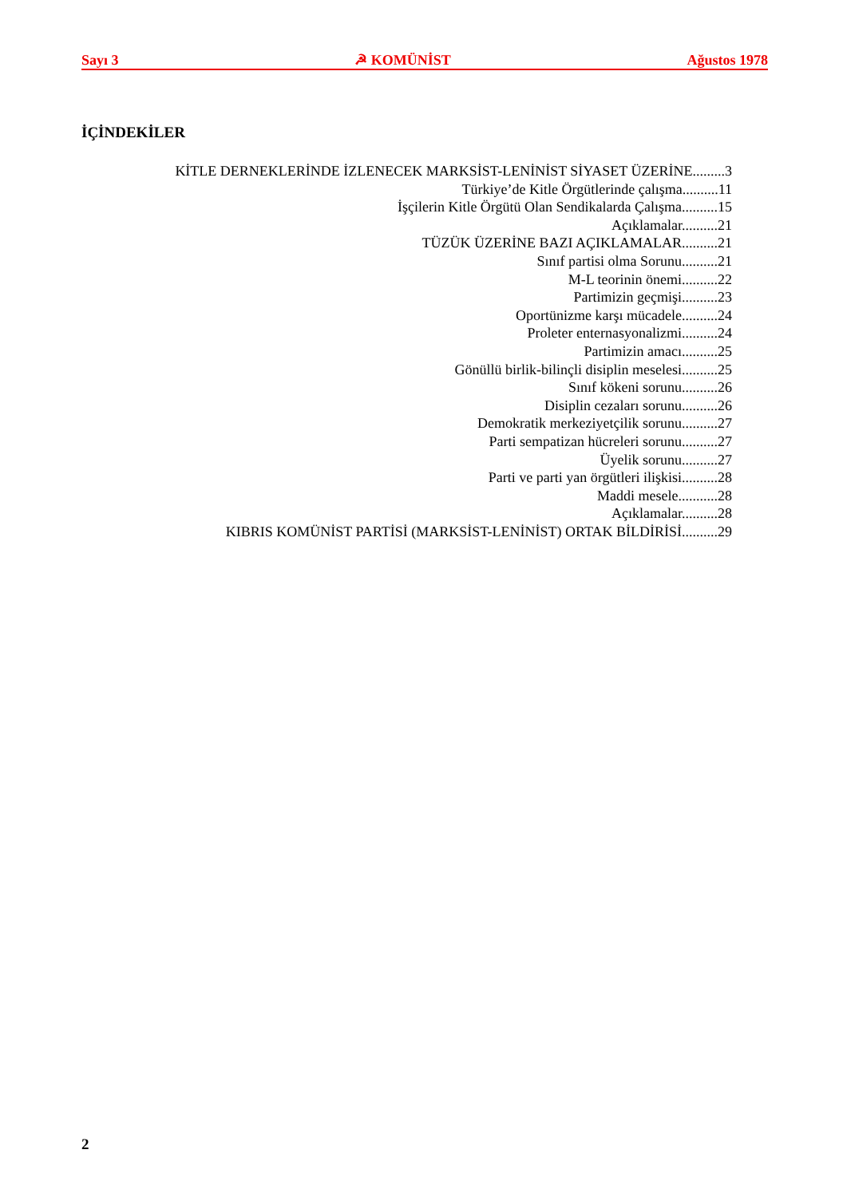Sayı 3 ☭ KOMÜNİST Ağustos 1978
İÇİNDEKİLER
KİTLE DERNEKLERİNDE İZLENECEK MARKSİST-LENİNİST SİYASET ÜZERİNE.........3
Türkiye’de Kitle Örgütlerinde çalışma..........11
İşçilerin Kitle Örgütü Olan Sendikalarda Çalışma..........15
Açıklamalar..........21
TÜZÜK ÜZERİNE BAZI AÇIKLAMALAR..........21
Sınıf partisi olma Sorunu..........21
M-L teorinin önemi..........22
Partimizin geçmişi..........23
Oportünizme karşı mücadele..........24
Proleter enternasyonalizmi..........24
Partimizin amacı..........25
Gönüllü birlik-bilinçli disiplin meselesi..........25
Sınıf kökeni sorunu..........26
Disiplin cezaları sorunu..........26
Demokratik merkeziyetçilik sorunu..........27
Parti sempatizan hücreleri sorunu..........27
Üyelik sorunu..........27
Parti ve parti yan örgütleri ilişkisi..........28
Maddi mesele...........28
Açıklamalar..........28
KIBRIS KOMÜNİST PARTİSİ (MARKSİST-LENİNİST) ORTAK BİLDİRİSİ..........29
2